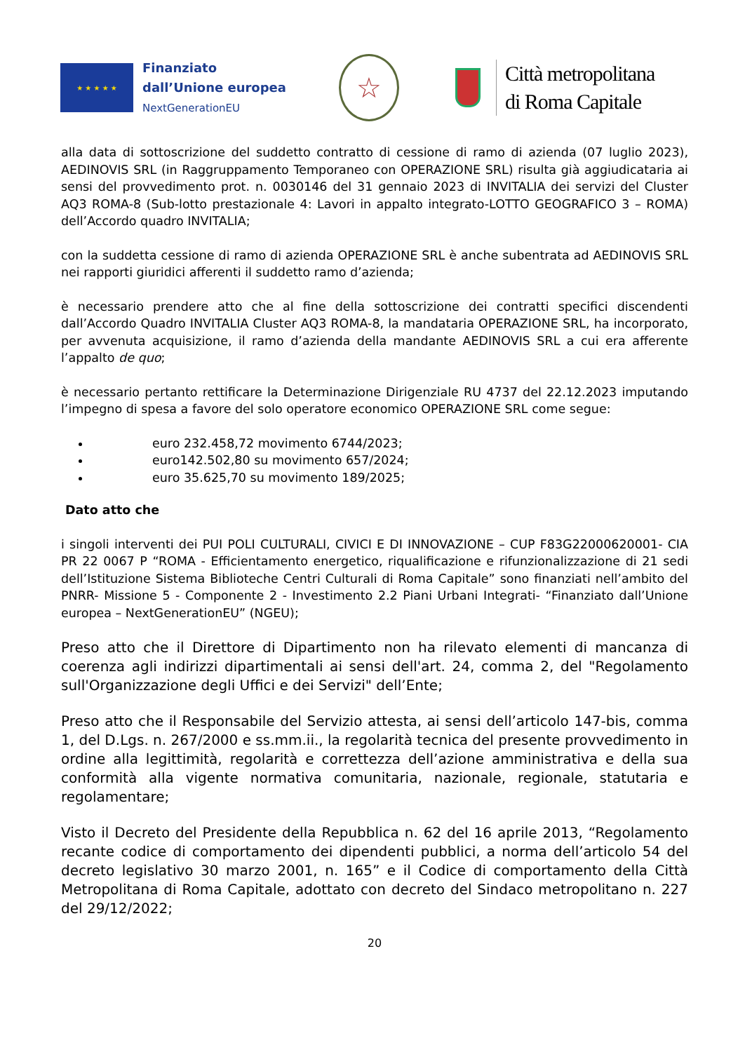★ ★ ★ ★ ★
Finanziato
dall’Unione europea
NextGenerationEU
☆
Città metropolitana
di Roma Capitale
alla data di sottoscrizione del suddetto contratto di cessione di ramo di azienda (07 luglio 2023), AEDINOVIS SRL (in Raggruppamento Temporaneo con OPERAZIONE SRL) risulta già aggiudicataria ai sensi del provvedimento prot. n. 0030146 del 31 gennaio 2023 di INVITALIA dei servizi del Cluster AQ3 ROMA-8 (Sub-lotto prestazionale 4: Lavori in appalto integrato-LOTTO GEOGRAFICO 3 – ROMA) dell’Accordo quadro INVITALIA;
con la suddetta cessione di ramo di azienda OPERAZIONE SRL è anche subentrata ad AEDINOVIS SRL nei rapporti giuridici afferenti il suddetto ramo d’azienda;
è necessario prendere atto che al fine della sottoscrizione dei contratti specifici discendenti dall’Accordo Quadro INVITALIA Cluster AQ3 ROMA-8, la mandataria OPERAZIONE SRL, ha incorporato, per avvenuta acquisizione, il ramo d’azienda della mandante AEDINOVIS SRL a cui era afferente l’appalto de quo;
è necessario pertanto rettificare la Determinazione Dirigenziale RU 4737 del 22.12.2023 imputando l’impegno di spesa a favore del solo operatore economico OPERAZIONE SRL come segue:
euro 232.458,72 movimento 6744/2023;
euro142.502,80 su movimento 657/2024;
euro 35.625,70 su movimento 189/2025;
Dato atto che
i singoli interventi dei PUI POLI CULTURALI, CIVICI E DI INNOVAZIONE – CUP F83G22000620001- CIA PR 22 0067 P “ROMA - Efficientamento energetico, riqualificazione e rifunzionalizzazione di 21 sedi dell’Istituzione Sistema Biblioteche Centri Culturali di Roma Capitale” sono finanziati nell’ambito del PNRR- Missione 5 - Componente 2 - Investimento 2.2 Piani Urbani Integrati- “Finanziato dall’Unione europea – NextGenerationEU” (NGEU);
Preso atto che il Direttore di Dipartimento non ha rilevato elementi di mancanza di coerenza agli indirizzi dipartimentali ai sensi dell'art. 24, comma 2, del "Regolamento sull'Organizzazione degli Uffici e dei Servizi" dell’Ente;
Preso atto che il Responsabile del Servizio attesta, ai sensi dell’articolo 147-bis, comma 1, del D.Lgs. n. 267/2000 e ss.mm.ii., la regolarità tecnica del presente provvedimento in ordine alla legittimità, regolarità e correttezza dell’azione amministrativa e della sua conformità alla vigente normativa comunitaria, nazionale, regionale, statutaria e regolamentare;
Visto il Decreto del Presidente della Repubblica n. 62 del 16 aprile 2013, “Regolamento recante codice di comportamento dei dipendenti pubblici, a norma dell’articolo 54 del decreto legislativo 30 marzo 2001, n. 165” e il Codice di comportamento della Città Metropolitana di Roma Capitale, adottato con decreto del Sindaco metropolitano n. 227 del 29/12/2022;
20